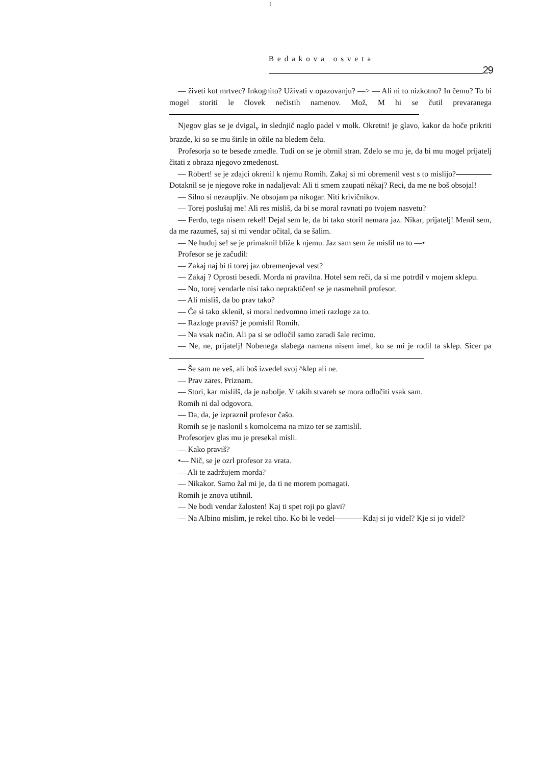(
Bedakova osveta
29
— živeti kot mrtvec? Inkognito? Uživati v opazovanju? —> — Ali ni to nizkotno? In čemu? To bi mogel storiti le človek nečistih namenov. Mož, M hi se čutil prevaranega
Njegov glas se je dvigal<sub>v</sub> in slednjič naglo padel v molk. Okretni! je glavo, kakor da hoče prikriti brazde, ki so se mu širile in ožile na bledem čelu.
Profesorja so te besede zmedle. Tudi on se je obrnil stran. Zdelo se mu je, da bi mu mogel prijatelj čitati z obraza njegovo zmedenost.
— Robert! se je zdajci okrenil k njemu Romih. Zakaj si mi obremenil vest s to mislijo? Dotaknil se je njegove roke in nadaljeval: Ali ti smem zaupati nèkaj? Reci, da me ne boš obsojal!
— Silno si nezaupljiv. Ne obsojam pa nikogar. Niti krivičnikov.
— Torej poslušaj me! Ali res misliš, da bi se moral ravnati po tvojem nasvetu?
— Ferdo, tega nisem rekel! Dejal sem le, da bi tako storil nemara jaz. Nikar, prijatelj! Menil sem, da me razumeš, saj si mi vendar očital, da se šalim.
— Ne huduj se! se je primaknil bliže k njemu. Jaz sam sem že mislil na to —•
Profesor se je začudil:
— Zakaj naj bi ti torej jaz obremenjeval vest?
— Zakaj ? Oprosti besedi. Morda ni pravilna. Hotel sem reči, da si me potrdil v mojem sklepu.
— No, torej vendarle nisi tako nepraktičen! se je nasmehnil profesor.
— Ali misliš, da bo prav tako?
— Če si tako sklenil, si moral nedvomno imeti razloge za to.
— Razloge praviš? je pomislil Romih.
— Na vsak način. Ali pa si se odločil samo zaradi šale recimo.
— Ne, ne, prijatelj! Nobenega slabega namena nisem imel, ko se mi je rodil ta sklep. Sicer pa
— Še sam ne veš, ali boš izvedel svoj ^klep ali ne.
— Prav zares. Priznam.
— Stori, kar mislilš, da je nabolje. V takih stvareh se mora odločiti vsak sam.
Romih ni dal odgovora.
— Da, da, je izpraznil profesor čašo.
Romih se je naslonil s komolcema na mizo ter se zamislil.
Profesorjev glas mu je presekal misli.
— Kako praviš?
•— Nič, se je ozrl profesor za vrata.
— Ali te zadržujem morda?
— Nikakor. Samo žal mi je, da ti ne morem pomagati.
Romih je znova utihnil.
— Ne bodi vendar žalosten! Kaj ti spet roji po glavi?
— Na Albino mislim, je rekel tiho. Ko bi le vedel Kdaj si jo videl? Kje si jo videl?